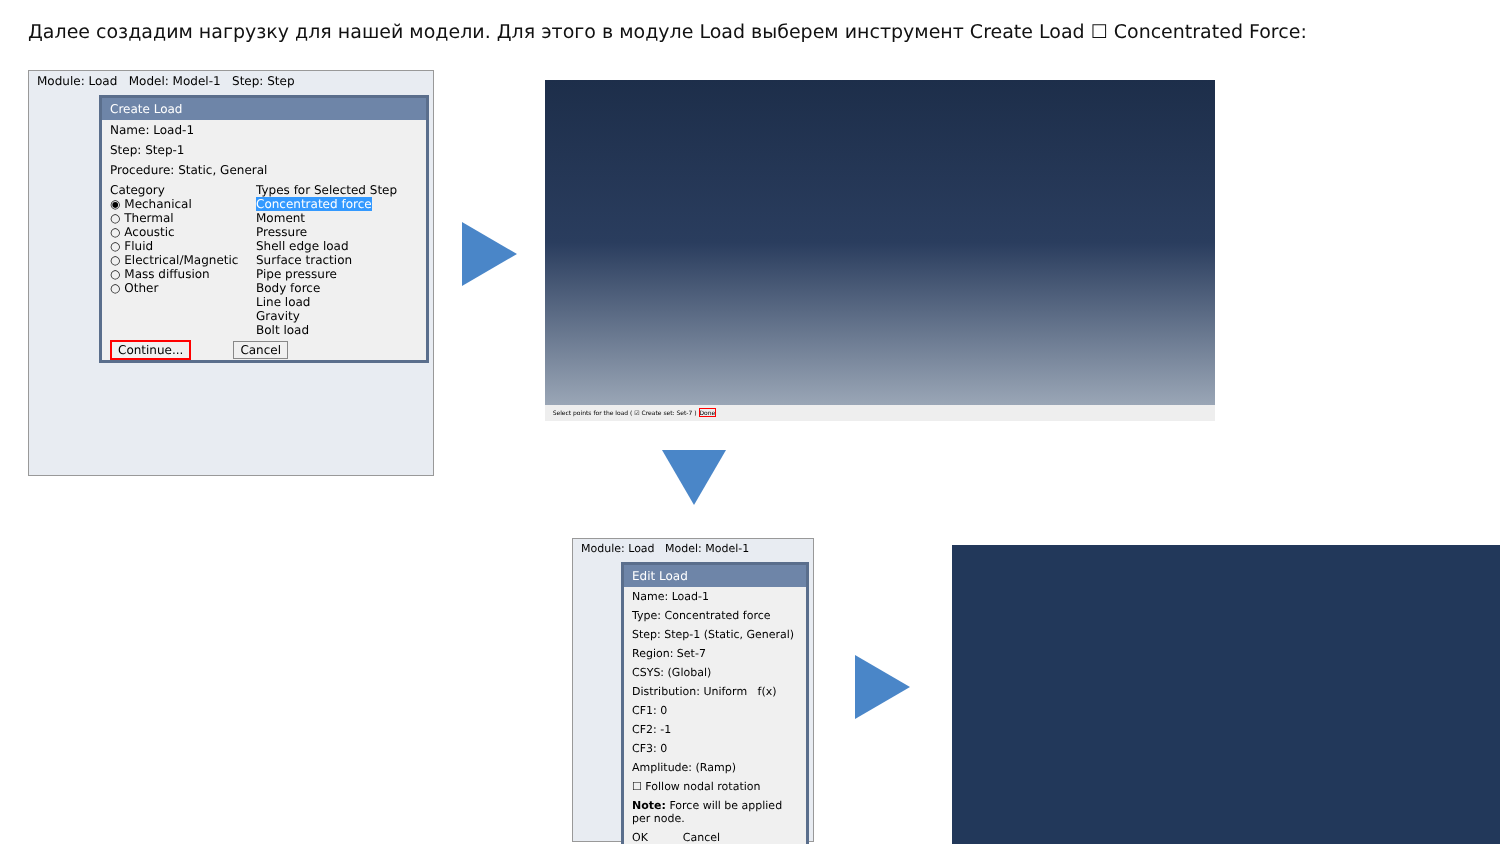Далее создадим нагрузку для нашей модели. Для этого в модуле Load выберем инструмент Create Load ☐ Concentrated Force:
Module: Load Model: Model-1 Step: Step
Create Load
Name: Load-1
Step: Step-1
Procedure: Static, General
Category
◉ Mechanical
○ Thermal
○ Acoustic
○ Fluid
○ Electrical/Magnetic
○ Mass diffusion
○ Other
Types for Selected Step
Concentrated force
Moment
Pressure
Shell edge load
Surface traction
Pipe pressure
Body force
Line load
Gravity
Bolt load
Continue... Cancel
Select points for the load ( ☑ Create set: Set-7 ) Done
Module: Load Model: Model-1
Edit Load
Name: Load-1
Type: Concentrated force
Step: Step-1 (Static, General)
Region: Set-7
CSYS: (Global)
Distribution: Uniform f(x)
CF1: 0
CF2: -1
CF3: 0
Amplitude: (Ramp)
☐ Follow nodal rotation
Note: Force will be applied per node.
OK Cancel